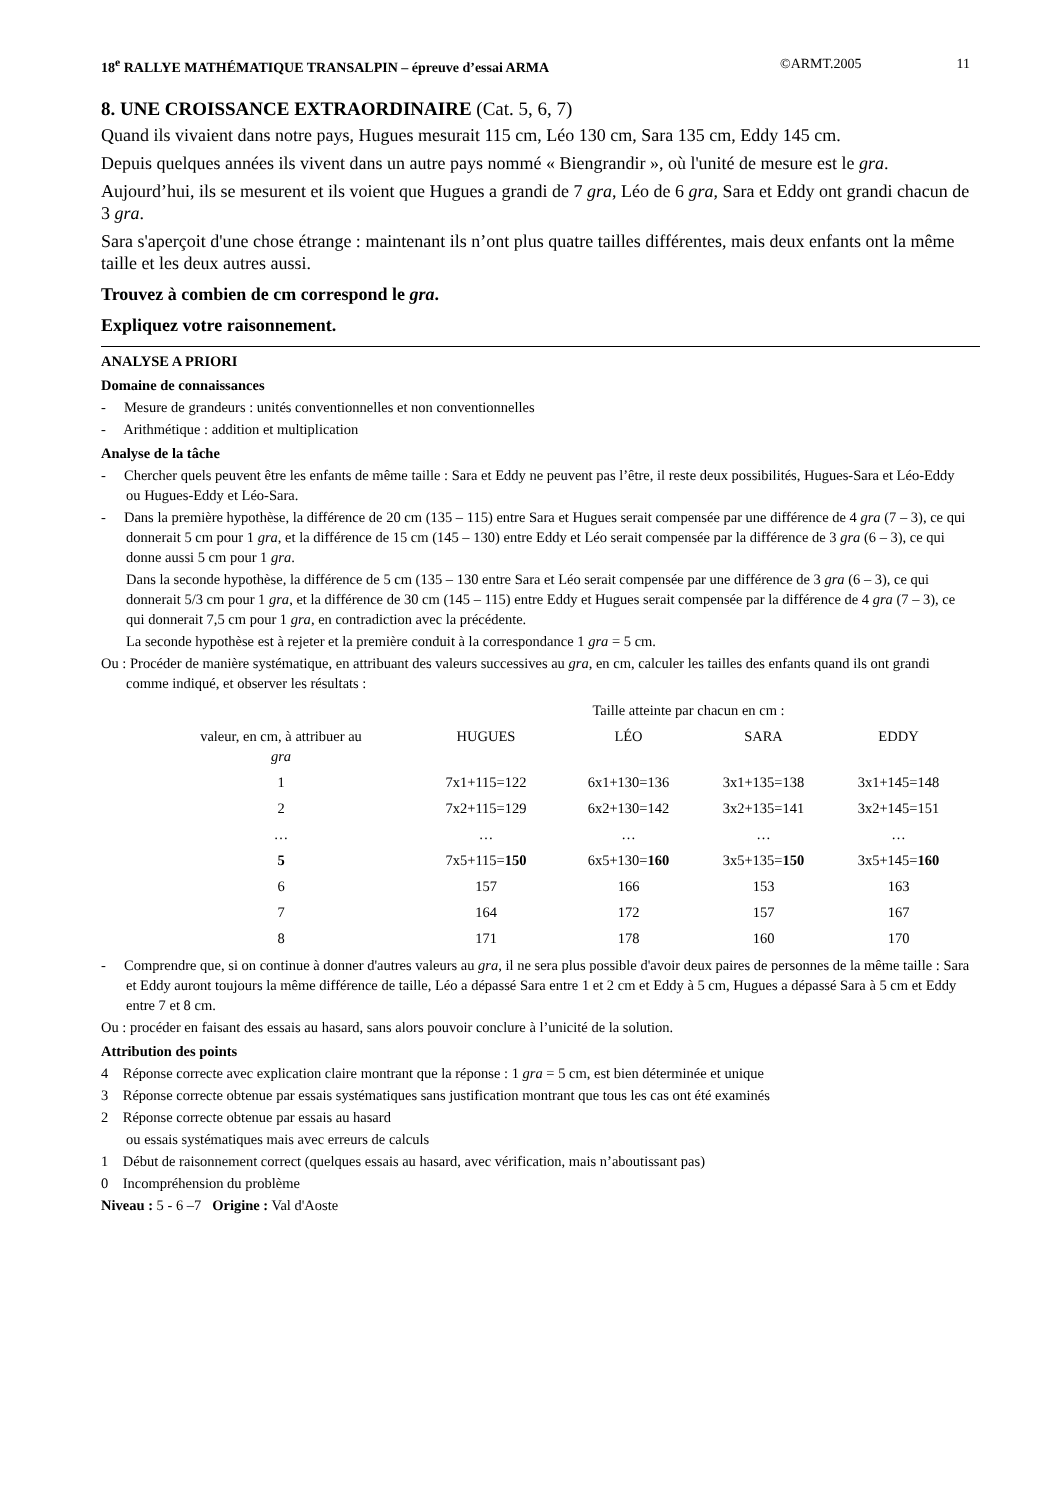18<sup>e</sup> RALLYE MATHÉMATIQUE TRANSALPIN – épreuve d’essai ARMA ©ARMT.2005 11
8. UNE CROISSANCE EXTRAORDINAIRE (Cat. 5, 6, 7)
Quand ils vivaient dans notre pays, Hugues mesurait 115 cm, Léo 130 cm, Sara 135 cm, Eddy 145 cm.
Depuis quelques années ils vivent dans un autre pays nommé « Biengrandir », où l'unité de mesure est le gra.
Aujourd’hui, ils se mesurent et ils voient que Hugues a grandi de 7 gra, Léo de 6 gra, Sara et Eddy ont grandi chacun de 3 gra.
Sara s'aperçoit d'une chose étrange : maintenant ils n’ont plus quatre tailles différentes, mais deux enfants ont la même taille et les deux autres aussi.
Trouvez à combien de cm correspond le gra.
Expliquez votre raisonnement.
ANALYSE A PRIORI
Domaine de connaissances
- Mesure de grandeurs : unités conventionnelles et non conventionnelles
- Arithmétique : addition et multiplication
Analyse de la tâche
- Chercher quels peuvent être les enfants de même taille : Sara et Eddy ne peuvent pas l’être, il reste deux possibilités, Hugues-Sara et Léo-Eddy ou Hugues-Eddy et Léo-Sara.
- Dans la première hypothèse, la différence de 20 cm (135 – 115) entre Sara et Hugues serait compensée par une différence de 4 gra (7 – 3), ce qui donnerait 5 cm pour 1 gra, et la différence de 15 cm (145 – 130) entre Eddy et Léo serait compensée par la différence de 3 gra (6 – 3), ce qui donne aussi 5 cm pour 1 gra.
Dans la seconde hypothèse, la différence de 5 cm (135 – 130 entre Sara et Léo serait compensée par une différence de 3 gra (6 – 3), ce qui donnerait 5/3 cm pour 1 gra, et la différence de 30 cm (145 – 115) entre Eddy et Hugues serait compensée par la différence de 4 gra (7 – 3), ce qui donnerait 7,5 cm pour 1 gra, en contradiction avec la précédente.
La seconde hypothèse est à rejeter et la première conduit à la correspondance 1 gra = 5 cm.
Ou : Procéder de manière systématique, en attribuant des valeurs successives au gra, en cm, calculer les tailles des enfants quand ils ont grandi comme indiqué, et observer les résultats :
| | Taille atteinte par chacun en cm : | | | |
| --- | --- | --- | --- | --- |
| valeur, en cm, à attribuer au gra | HUGUES | LÉO | SARA | EDDY |
| 1 | 7x1+115=122 | 6x1+130=136 | 3x1+135=138 | 3x1+145=148 |
| 2 | 7x2+115=129 | 6x2+130=142 | 3x2+135=141 | 3x2+145=151 |
| … | … | … | … | … |
| 5 | 7x5+115= 150 | 6x5+130= 160 | 3x5+135= 150 | 3x5+145= 160 |
| 6 | 157 | 166 | 153 | 163 |
| 7 | 164 | 172 | 157 | 167 |
| 8 | 171 | 178 | 160 | 170 |
- Comprendre que, si on continue à donner d'autres valeurs au gra, il ne sera plus possible d'avoir deux paires de personnes de la même taille : Sara et Eddy auront toujours la même différence de taille, Léo a dépassé Sara entre 1 et 2 cm et Eddy à 5 cm, Hugues a dépassé Sara à 5 cm et Eddy entre 7 et 8 cm.
Ou : procéder en faisant des essais au hasard, sans alors pouvoir conclure à l’unicité de la solution.
Attribution des points
4 Réponse correcte avec explication claire montrant que la réponse : 1 gra = 5 cm, est bien déterminée et unique
3 Réponse correcte obtenue par essais systématiques sans justification montrant que tous les cas ont été examinés
2 Réponse correcte obtenue par essais au hasard
ou essais systématiques mais avec erreurs de calculs
1 Début de raisonnement correct (quelques essais au hasard, avec vérification, mais n’aboutissant pas)
0 Incompréhension du problème
Niveau : 5 - 6 –7 Origine : Val d'Aoste